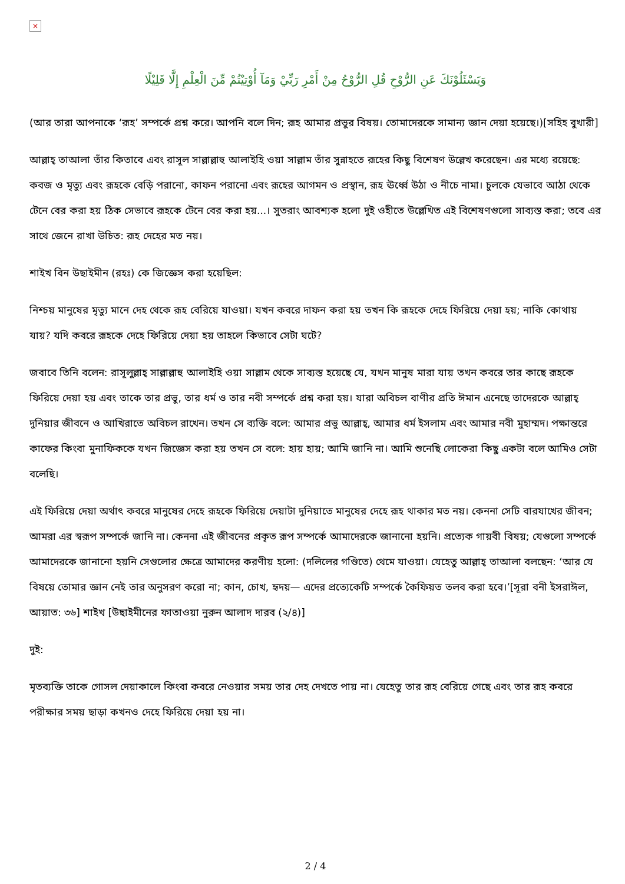×
وَيَسْئَلُوْنَكَ عَنِ الرُّوْحِ قُلِ الرُّوْحُ مِنْ أَمْرِ رَبِّيْ وَمَآ أُوْتِيْتُمْ مِّنَ الْعِلْمِ إِلَّا قَلِيْلًا
(আর তারা আপনাকে ‘রূহ’ সম্পর্কে প্রশ্ন করে। আপনি বলে দিন; রূহ আমার প্রভুর বিষয়। তোমাদেরকে সামান্য জ্ঞান দেয়া হয়েছে।)[সহিহ বুখারী]
আল্লাহ্ তাআলা তাঁর কিতাবে এবং রাসূল সাল্লাল্লাহু আলাইহি ওয়া সাল্লাম তাঁর সুন্নাহতে রূহের কিছু বিশেষণ উল্লেখ করেছেন। এর মধ্যে রয়েছে: কবজ ও মৃত্যু এবং রূহকে বেড়ি পরানো, কাফন পরানো এবং রূহের আগমন ও প্রস্থান, রূহ ঊর্ধ্বে উঠা ও নীচে নামা। চুলকে যেভাবে আঠা থেকে টেনে বের করা হয় ঠিক সেভাবে রূহকে টেনে বের করা হয়...। সুতরাং আবশ্যক হলো দুই ওহীতে উল্লেখিত এই বিশেষণগুলো সাব্যস্ত করা; তবে এর সাথে জেনে রাখা উচিত: রূহ দেহের মত নয়।
শাইখ বিন উছাইমীন (রহঃ) কে জিজ্ঞেস করা হয়েছিল:
নিশ্চয় মানুষের মৃত্যু মানে দেহ থেকে রূহ বেরিয়ে যাওয়া। যখন কবরে দাফন করা হয় তখন কি রূহকে দেহে ফিরিয়ে দেয়া হয়; নাকি কোথায় যায়? যদি কবরে রূহকে দেহে ফিরিয়ে দেয়া হয় তাহলে কিভাবে সেটা ঘটে?
জবাবে তিনি বলেন: রাসূলুল্লাহ্ সাল্লাল্লাহু আলাইহি ওয়া সাল্লাম থেকে সাব্যস্ত হয়েছে যে, যখন মানুষ মারা যায় তখন কবরে তার কাছে রূহকে ফিরিয়ে দেয়া হয় এবং তাকে তার প্রভু, তার ধর্ম ও তার নবী সম্পর্কে প্রশ্ন করা হয়। যারা অবিচল বাণীর প্রতি ঈমান এনেছে তাদেরকে আল্লাহ্ দুনিয়ার জীবনে ও আখিরাতে অবিচল রাখেন। তখন সে ব্যক্তি বলে: আমার প্রভু আল্লাহ্, আমার ধর্ম ইসলাম এবং আমার নবী মুহাম্মদ। পক্ষান্তরে কাফের কিংবা মুনাফিককে যখন জিজ্ঞেস করা হয় তখন সে বলে: হায় হায়; আমি জানি না। আমি শুনেছি লোকেরা কিছু একটা বলে আমিও সেটা বলেছি।
এই ফিরিয়ে দেয়া অর্থাৎ কবরে মানুষের দেহে রূহকে ফিরিয়ে দেয়াটা দুনিয়াতে মানুষের দেহে রূহ থাকার মত নয়। কেননা সেটি বারযাখের জীবন; আমরা এর স্বরূপ সম্পর্কে জানি না। কেননা এই জীবনের প্রকৃত রূপ সম্পর্কে আমাদেরকে জানানো হয়নি। প্রত্যেক গায়বী বিষয়; যেগুলো সম্পর্কে আমাদেরকে জানানো হয়নি সেগুলোর ক্ষেত্রে আমাদের করণীয় হলো: (দলিলের গণ্ডিতে) থেমে যাওয়া। যেহেতু আল্লাহ্ তাআলা বলছেন: ‘আর যে বিষয়ে তোমার জ্ঞান নেই তার অনুসরণ করো না; কান, চোখ, হৃদয়— এদের প্রত্যেকেটি সম্পর্কে কৈফিয়ত তলব করা হবে।’[সূরা বনী ইসরাঈল, আয়াত: ৩৬] শাইখ [উছাইমীনের ফাতাওয়া নুরুন আলাদ দারব (২/৪)]
দুই:
মৃতব্যক্তি তাকে গোসল দেয়াকালে কিংবা কবরে নেওয়ার সময় তার দেহ দেখতে পায় না। যেহেতু তার রূহ বেরিয়ে গেছে এবং তার রূহ কবরে পরীক্ষার সময় ছাড়া কখনও দেহে ফিরিয়ে দেয়া হয় না।
2 / 4